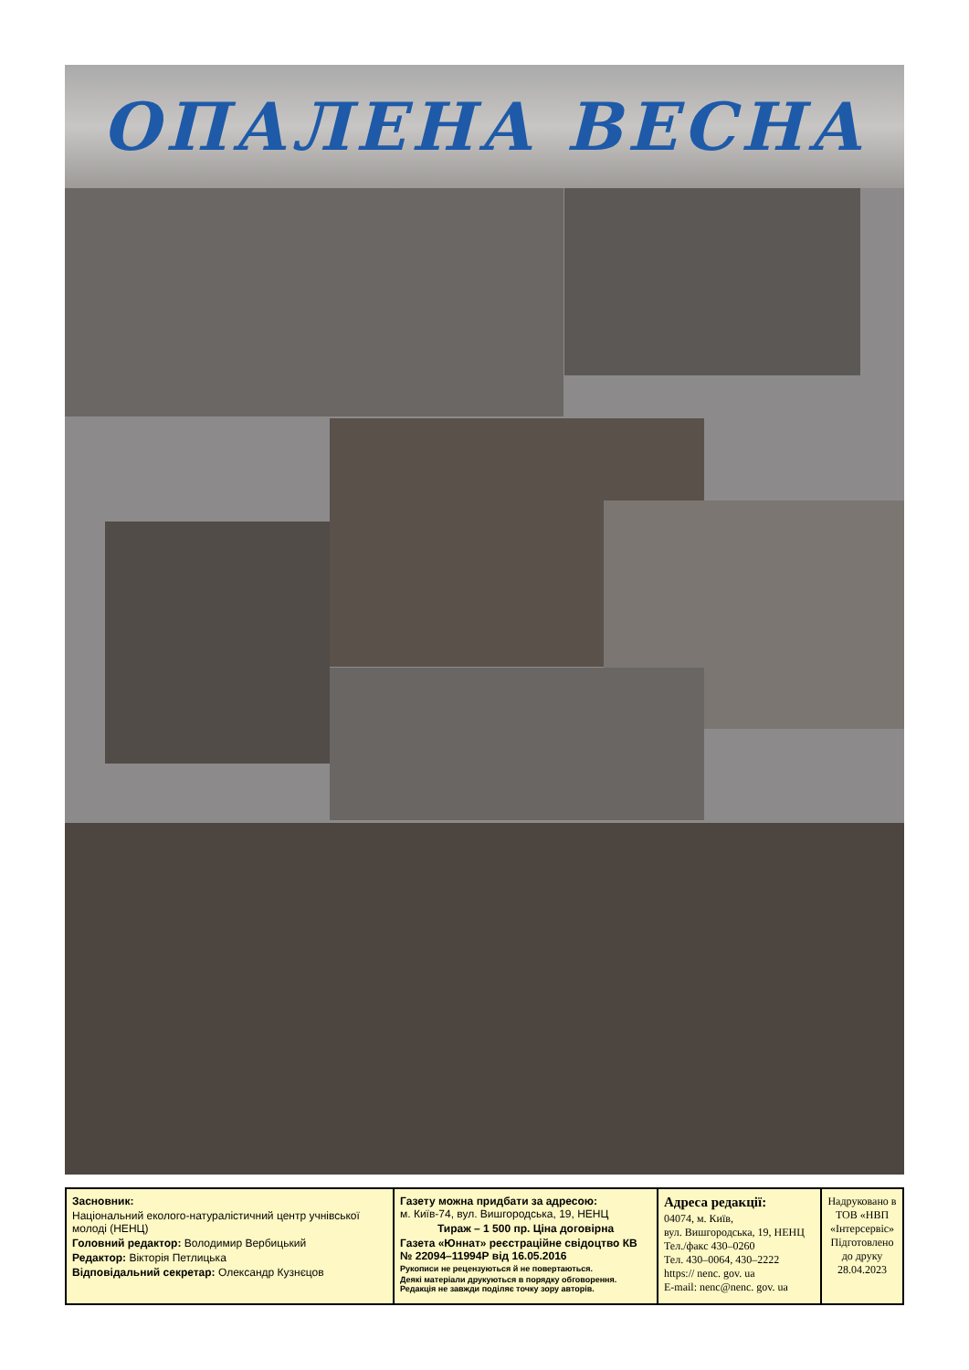ОПАЛЕНА ВЕСНА
Засновник:
Національний еколого-натуралістичний центр учнівської молоді (НЕНЦ)
Головний редактор: Володимир Вербицький
Редактор: Вікторія Петлицька
Відповідальний секретар: Олександр Кузнєцов
Газету можна придбати за адресою:
м. Київ-74, вул. Вишгородська, 19, НЕНЦ
Тираж – 1 500 пр. Ціна договірна
Газета «Юннат» реєстраційне свідоцтво КВ № 22094–11994Р від 16.05.2016
Рукописи не рецензуються й не повертаються.
Деякі матеріали друкуються в порядку обговорення. Редакція не завжди поділяє точку зору авторів.
Адреса редакції:
04074, м. Київ,
вул. Вишгородська, 19, НЕНЦ
Тел./факс 430–0260
Тел. 430–0064, 430–2222
https:// nenc. gov. ua
E-mail: nenc@nenc. gov. ua
Надруковано в ТОВ «НВП «Інтерсервіс» Підготовлено до друку 28.04.2023